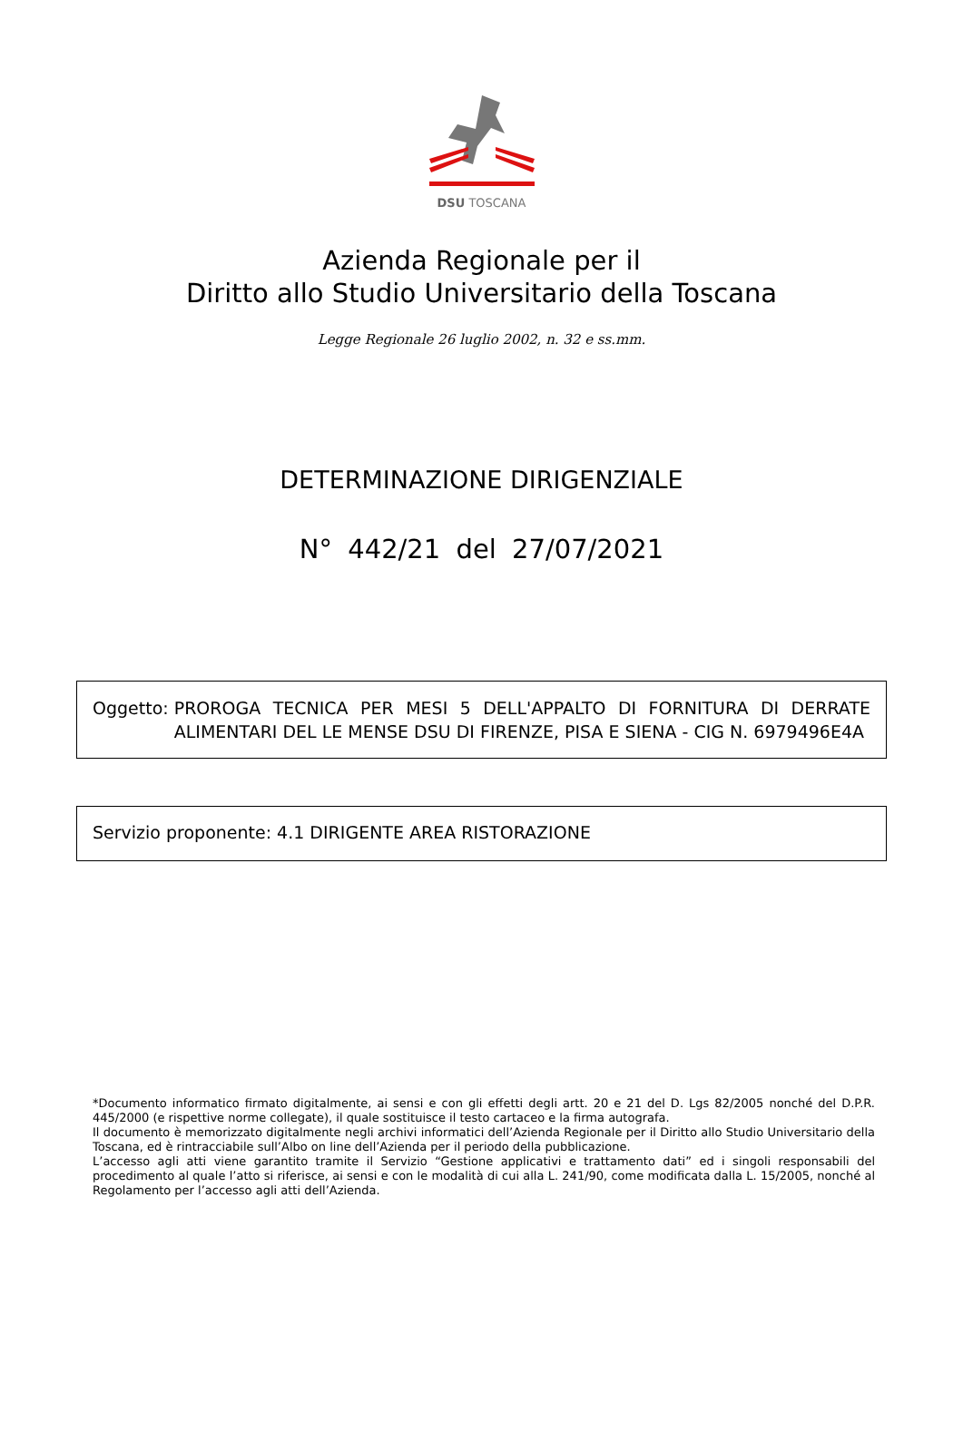DSU TOSCANA
Azienda Regionale per il
Diritto allo Studio Universitario della Toscana
Legge Regionale 26 luglio 2002, n. 32 e ss.mm.
DETERMINAZIONE DIRIGENZIALE
N° 442/21 del 27/07/2021
Oggetto: PROROGA TECNICA PER MESI 5 DELL'APPALTO DI FORNITURA DI DERRATE ALIMENTARI DEL LE MENSE DSU DI FIRENZE, PISA E SIENA - CIG N. 6979496E4A
Servizio proponente: 4.1 DIRIGENTE AREA RISTORAZIONE
*Documento informatico firmato digitalmente, ai sensi e con gli effetti degli artt. 20 e 21 del D. Lgs 82/2005 nonché del D.P.R. 445/2000 (e rispettive norme collegate), il quale sostituisce il testo cartaceo e la firma autografa.
Il documento è memorizzato digitalmente negli archivi informatici dell’Azienda Regionale per il Diritto allo Studio Universitario della Toscana, ed è rintracciabile sull’Albo on line dell’Azienda per il periodo della pubblicazione.
L’accesso agli atti viene garantito tramite il Servizio “Gestione applicativi e trattamento dati” ed i singoli responsabili del procedimento al quale l’atto si riferisce, ai sensi e con le modalità di cui alla L. 241/90, come modificata dalla L. 15/2005, nonché al Regolamento per l’accesso agli atti dell’Azienda.